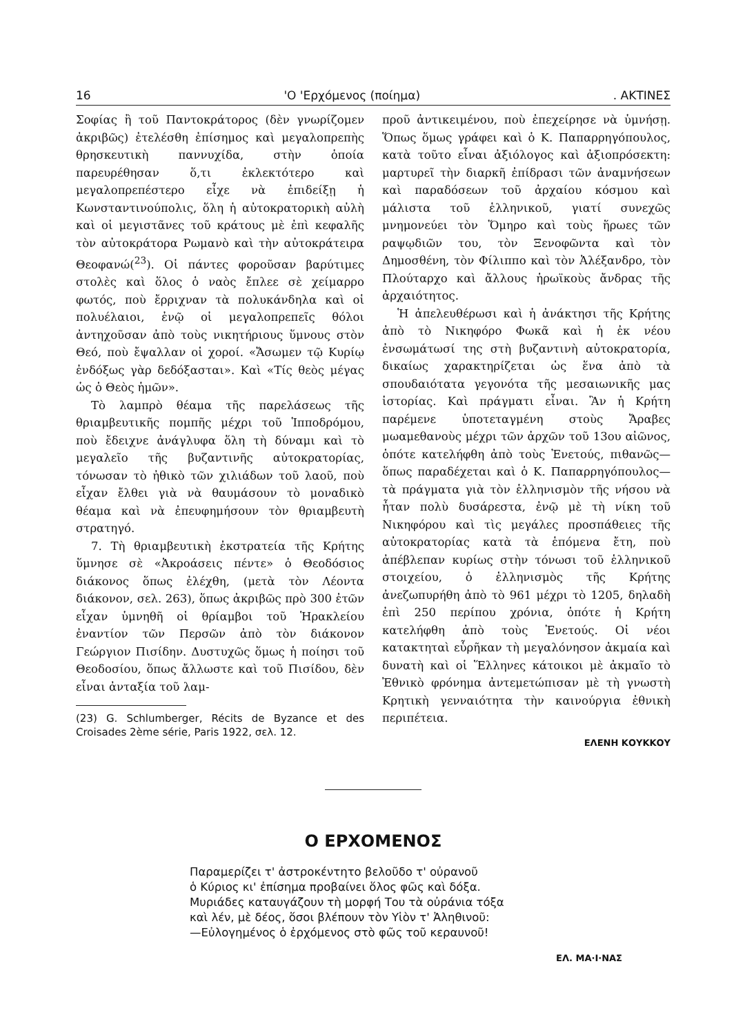16 'Ο 'Ερχόμενος (ποίημα). ΑΚΤΙΝΕΣ
Σοφίας ἢ τοῦ Παντοκράτορος (δὲν γνωρίζομεν ἀκριβῶς) ἐτελέσθη ἐπίσημος καὶ μεγαλοπρεπὴς θρησκευτικὴ παννυχίδα, στὴν ὁποία παρευρέθησαν ὅ,τι ἐκλεκτότερο καὶ μεγαλοπρεπέστερο εἶχε νὰ ἐπιδείξῃ ἡ Κωνσταντινούπολις, ὅλη ἡ αὐτοκρατορικὴ αὐλὴ καὶ οἱ μεγιστᾶνες τοῦ κράτους μὲ ἐπὶ κεφαλῆς τὸν αὐτοκράτορα Ρωμανὸ καὶ τὴν αὐτοκράτειρα Θεοφανώ(<sup>23</sup>). Οἱ πάντες φοροῦσαν βαρύτιμες στολὲς καὶ ὅλος ὁ ναὸς ἔπλεε σὲ χείμαρρο φωτός, ποὺ ἔρριχναν τὰ πολυκάνδηλα καὶ οἱ πολυέλαιοι, ἐνῷ οἱ μεγαλοπρεπεῖς θόλοι ἀντηχοῦσαν ἀπὸ τοὺς νικητήριους ὕμνους στὸν Θεό, ποὺ ἔψαλλαν οἱ χοροί. «Ἄσωμεν τῷ Κυρίῳ ἐνδόξως γὰρ δεδόξασται». Καὶ «Τίς θεὸς μέγας ὡς ὁ Θεὸς ἡμῶν».
Τὸ λαμπρὸ θέαμα τῆς παρελάσεως τῆς θριαμβευτικῆς πομπῆς μέχρι τοῦ Ἱπποδρόμου, ποὺ ἔδειχνε ἀνάγλυφα ὅλη τὴ δύναμι καὶ τὸ μεγαλεῖο τῆς βυζαντινῆς αὐτοκρατορίας, τόνωσαν τὸ ἠθικὸ τῶν χιλιάδων τοῦ λαοῦ, ποὺ εἶχαν ἔλθει γιὰ νὰ θαυμάσουν τὸ μοναδικὸ θέαμα καὶ νὰ ἐπευφημήσουν τὸν θριαμβευτὴ στρατηγό.
7. Τὴ θριαμβευτικὴ ἐκστρατεία τῆς Κρήτης ὕμνησε σὲ «Ἀκροάσεις πέντε» ὁ Θεοδόσιος διάκονος ὅπως ἐλέχθη, (μετὰ τὸν Λέοντα διάκονον, σελ. 263), ὅπως ἀκριβῶς πρὸ 300 ἐτῶν εἶχαν ὑμνηθῆ οἱ θρίαμβοι τοῦ Ἡρακλείου ἐναντίον τῶν Περσῶν ἀπὸ τὸν διάκονον Γεώργιον Πισίδην. Δυστυχῶς ὅμως ἡ ποίησι τοῦ Θεοδοσίου, ὅπως ἄλλωστε καὶ τοῦ Πισίδου, δὲν εἶναι ἀνταξία τοῦ λαμ-
(23) G. Schlumberger, Récits de Byzance et des Croisades 2ème série, Paris 1922, σελ. 12.
προῦ ἀντικειμένου, ποὺ ἐπεχείρησε νὰ ὑμνήσῃ. Ὅπως ὅμως γράφει καὶ ὁ Κ. Παπαρρηγόπουλος, κατὰ τοῦτο εἶναι ἀξιόλογος καὶ ἀξιοπρόσεκτη: μαρτυρεῖ τὴν διαρκῆ ἐπίδρασι τῶν ἀναμνήσεων καὶ παραδόσεων τοῦ ἀρχαίου κόσμου καὶ μάλιστα τοῦ ἑλληνικοῦ, γιατί συνεχῶς μνημονεύει τὸν Ὅμηρο καὶ τοὺς ἥρωες τῶν ραψῳδιῶν του, τὸν Ξενοφῶντα καὶ τὸν Δημοσθένη, τὸν Φίλιππο καὶ τὸν Ἀλέξανδρο, τὸν Πλούταρχο καὶ ἄλλους ἡρωϊκοὺς ἄνδρας τῆς ἀρχαιότητος.
Ἡ ἀπελευθέρωσι καὶ ἡ ἀνάκτησι τῆς Κρήτης ἀπὸ τὸ Νικηφόρο Φωκᾶ καὶ ἡ ἐκ νέου ἐνσωμάτωσί της στὴ βυζαντινὴ αὐτοκρατορία, δικαίως χαρακτηρίζεται ὡς ἕνα ἀπὸ τὰ σπουδαιότατα γεγονότα τῆς μεσαιωνικῆς μας ἱστορίας. Καὶ πράγματι εἶναι. Ἂν ἡ Κρήτη παρέμενε ὑποτεταγμένη στοὺς Ἄραβες μωαμεθανοὺς μέχρι τῶν ἀρχῶν τοῦ 13ου αἰῶνος, ὁπότε κατελήφθη ἀπὸ τοὺς Ἐνετούς, πιθανῶς—ὅπως παραδέχεται καὶ ὁ Κ. Παπαρρηγόπουλος—τὰ πράγματα γιὰ τὸν ἑλληνισμὸν τῆς νήσου νὰ ἦταν πολὺ δυσάρεστα, ἐνῷ μὲ τὴ νίκη τοῦ Νικηφόρου καὶ τὶς μεγάλες προσπάθειες τῆς αὐτοκρατορίας κατὰ τὰ ἑπόμενα ἔτη, ποὺ ἀπέβλεπαν κυρίως στὴν τόνωσι τοῦ ἑλληνικοῦ στοιχείου, ὁ ἑλληνισμὸς τῆς Κρήτης ἀνεζωπυρήθη ἀπὸ τὸ 961 μέχρι τὸ 1205, δηλαδὴ ἐπὶ 250 περίπου χρόνια, ὁπότε ἡ Κρήτη κατελήφθη ἀπὸ τοὺς Ἐνετούς. Οἱ νέοι κατακτηταὶ εὗρῆκαν τὴ μεγαλόνησον ἀκμαία καὶ δυνατὴ καὶ οἱ Ἕλληνες κάτοικοι μὲ ἀκμαῖο τὸ Ἐθνικὸ φρόνημα ἀντεμετώπισαν μὲ τὴ γνωστὴ Κρητικὴ γενναιότητα τὴν καινούργια ἐθνικὴ περιπέτεια.
ΕΛΕΝΗ ΚΟΥΚΚΟΥ
Ο ΕΡΧΟΜΕΝΟΣ
Παραμερίζει τ' ἀστροκέντητο βελοῦδο τ' οὐρανοῦ
ὁ Κύριος κι' ἐπίσημα προβαίνει ὅλος φῶς καὶ δόξα.
Μυριάδες καταυγάζουν τὴ μορφή Του τὰ οὐράνια τόξα
καὶ λέν, μὲ δέος, ὅσοι βλέπουν τὸν Υἱὸν τ' Ἀληθινοῦ:
—Εὐλογημένος ὁ ἐρχόμενος στὸ φῶς τοῦ κεραυνοῦ!
ΕΛ. ΜΑ·Ι·ΝΑΣ